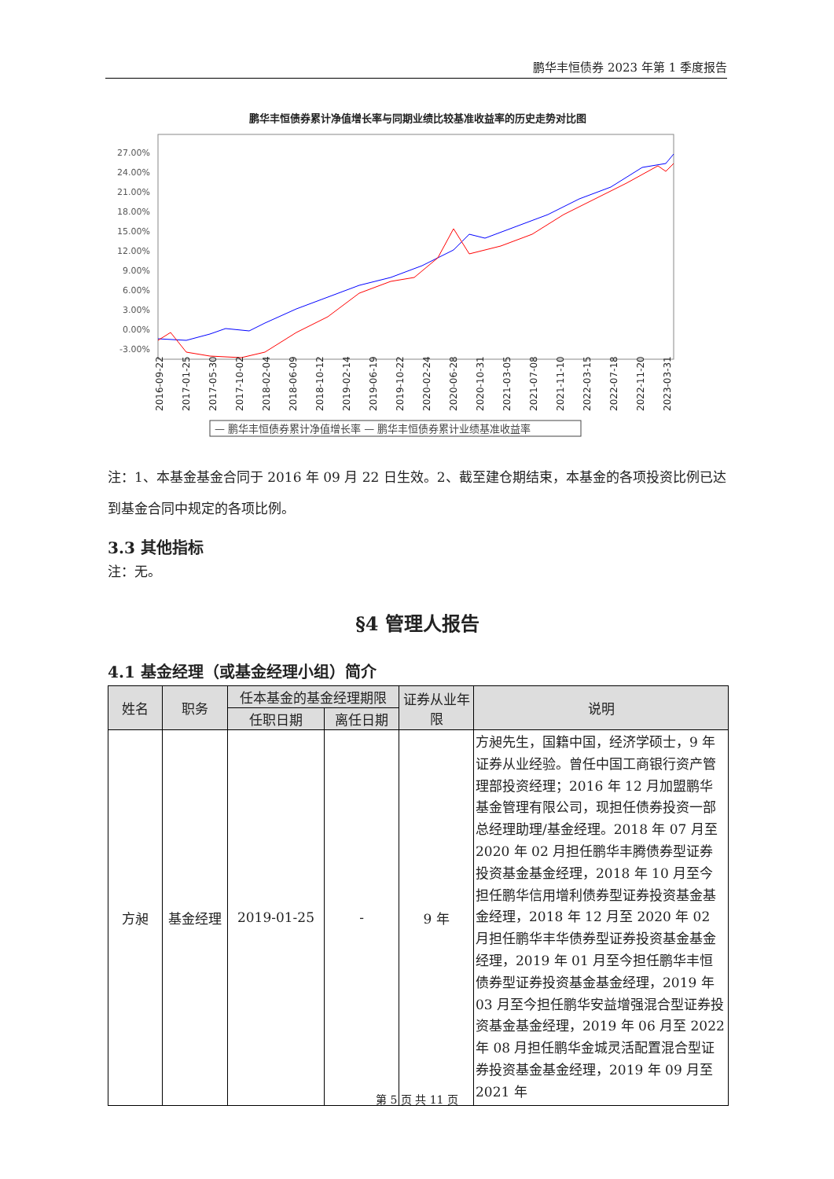鹏华丰恒债券 2023 年第 1 季度报告
鹏华丰恒债券累计净值增长率与同期业绩比较基准收益率的历史走势对比图
27.00%
24.00%
21.00%
18.00%
15.00%
12.00%
9.00%
6.00%
3.00%
0.00%
-3.00%
2016-09-22
2017-01-25
2017-05-30
2017-10-02
2018-02-04
2018-06-09
2018-10-12
2019-02-14
2019-06-19
2019-10-22
2020-02-24
2020-06-28
2020-10-31
2021-03-05
2021-07-08
2021-11-10
2022-03-15
2022-07-18
2022-11-20
2023-03-31
— 鹏华丰恒债券累计净值增长率 — 鹏华丰恒债券累计业绩基准收益率
注：1、本基金基金合同于 2016 年 09 月 22 日生效。2、截至建仓期结束，本基金的各项投资比例已达到基金合同中规定的各项比例。
3.3 其他指标
注：无。
§4 管理人报告
4.1 基金经理（或基金经理小组）简介
| 姓名 | 职务 | 任本基金的基金经理期限 | | 证券从业年限 | 说明 |
| --- | --- | --- | --- | --- | --- |
| | | 任职日期 | 离任日期 | | |
| 方昶 | 基金经理 | 2019-01-25 | - | 9 年 | 方昶先生，国籍中国，经济学硕士，9 年证券从业经验。曾任中国工商银行资产管理部投资经理；2016 年 12 月加盟鹏华基金管理有限公司，现担任债券投资一部总经理助理/基金经理。2018 年 07 月至 2020 年 02 月担任鹏华丰腾债券型证券投资基金基金经理，2018 年 10 月至今担任鹏华信用增利债券型证券投资基金基金经理，2018 年 12 月至 2020 年 02 月担任鹏华丰华债券型证券投资基金基金经理，2019 年 01 月至今担任鹏华丰恒债券型证券投资基金基金经理，2019 年 03 月至今担任鹏华安益增强混合型证券投资基金基金经理，2019 年 06 月至 2022 年 08 月担任鹏华金城灵活配置混合型证券投资基金基金经理，2019 年 09 月至 2021 年 |
第 5 页 共 11 页